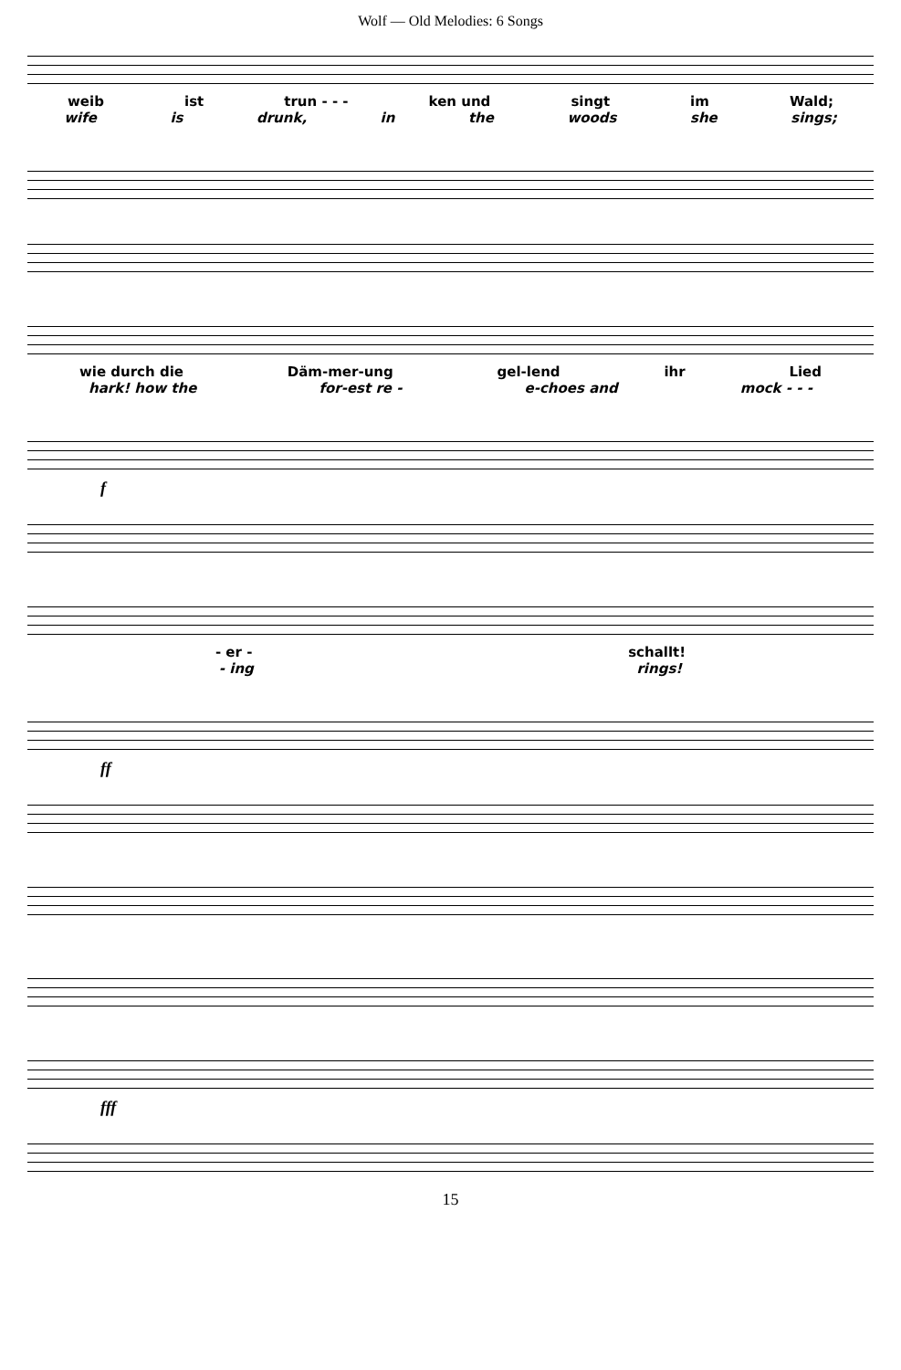Wolf — Old Melodies: 6 Songs
weib ist trun - - - ken und singt im Wald;
wife is drunk, in the woods she sings;
wie durch die Däm-mer-ung gel-lend ihr Lied
hark! how the for-est re - e-choes and mock - - -
f
- er - schallt!
- ing rings!
ff
fff
15